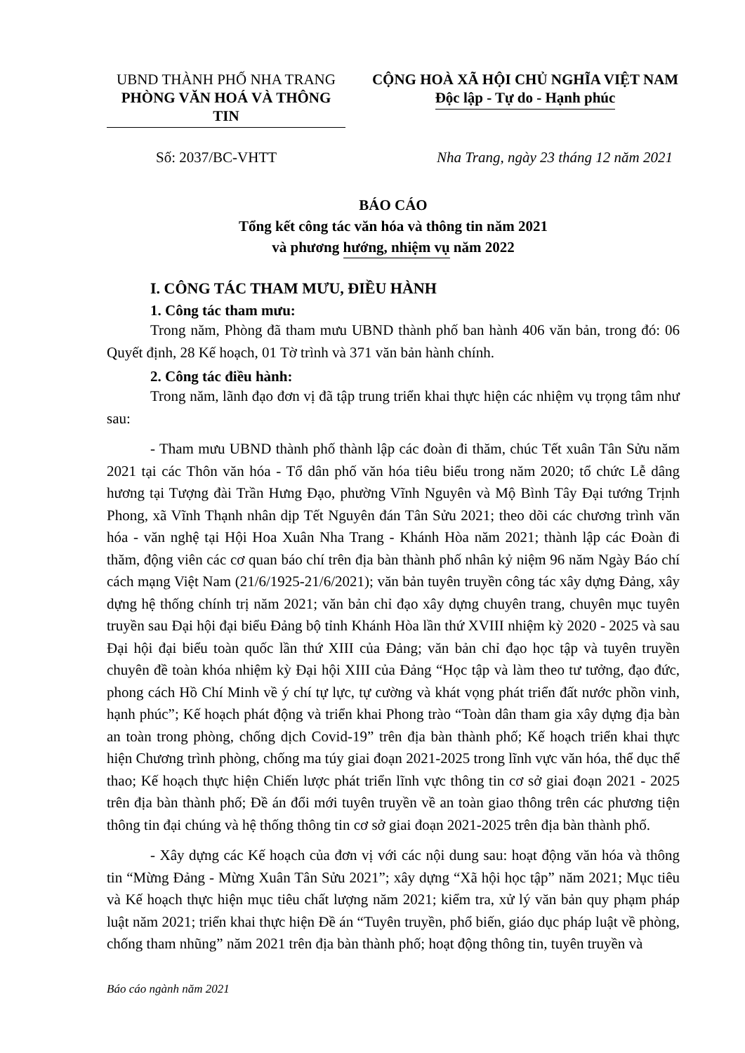UBND THÀNH PHỐ NHA TRANG
PHÒNG VĂN HOÁ VÀ THÔNG TIN
CỘNG HOÀ XÃ HỘI CHỦ NGHĨA VIỆT NAM
Độc lập - Tự do - Hạnh phúc
Số: 2037/BC-VHTT Nha Trang, ngày 23 tháng 12 năm 2021
BÁO CÁO
Tổng kết công tác văn hóa và thông tin năm 2021
và phương hướng, nhiệm vụ năm 2022
I. CÔNG TÁC THAM MƯU, ĐIỀU HÀNH
1. Công tác tham mưu:
Trong năm, Phòng đã tham mưu UBND thành phố ban hành 406 văn bản, trong đó: 06 Quyết định, 28 Kế hoạch, 01 Tờ trình và 371 văn bản hành chính.
2. Công tác điều hành:
Trong năm, lãnh đạo đơn vị đã tập trung triển khai thực hiện các nhiệm vụ trọng tâm như sau:
- Tham mưu UBND thành phố thành lập các đoàn đi thăm, chúc Tết xuân Tân Sửu năm 2021 tại các Thôn văn hóa - Tổ dân phố văn hóa tiêu biểu trong năm 2020; tổ chức Lễ dâng hương tại Tượng đài Trần Hưng Đạo, phường Vĩnh Nguyên và Mộ Bình Tây Đại tướng Trịnh Phong, xã Vĩnh Thạnh nhân dịp Tết Nguyên đán Tân Sửu 2021; theo dõi các chương trình văn hóa - văn nghệ tại Hội Hoa Xuân Nha Trang - Khánh Hòa năm 2021; thành lập các Đoàn đi thăm, động viên các cơ quan báo chí trên địa bàn thành phố nhân kỷ niệm 96 năm Ngày Báo chí cách mạng Việt Nam (21/6/1925-21/6/2021); văn bản tuyên truyền công tác xây dựng Đảng, xây dựng hệ thống chính trị năm 2021; văn bản chỉ đạo xây dựng chuyên trang, chuyên mục tuyên truyền sau Đại hội đại biểu Đảng bộ tỉnh Khánh Hòa lần thứ XVIII nhiệm kỳ 2020 - 2025 và sau Đại hội đại biểu toàn quốc lần thứ XIII của Đảng; văn bản chỉ đạo học tập và tuyên truyền chuyên đề toàn khóa nhiệm kỳ Đại hội XIII của Đảng “Học tập và làm theo tư tưởng, đạo đức, phong cách Hồ Chí Minh về ý chí tự lực, tự cường và khát vọng phát triển đất nước phồn vinh, hạnh phúc”; Kế hoạch phát động và triển khai Phong trào “Toàn dân tham gia xây dựng địa bàn an toàn trong phòng, chống dịch Covid-19” trên địa bàn thành phố; Kế hoạch triển khai thực hiện Chương trình phòng, chống ma túy giai đoạn 2021-2025 trong lĩnh vực văn hóa, thể dục thể thao; Kế hoạch thực hiện Chiến lược phát triển lĩnh vực thông tin cơ sở giai đoạn 2021 - 2025 trên địa bàn thành phố; Đề án đổi mới tuyên truyền về an toàn giao thông trên các phương tiện thông tin đại chúng và hệ thống thông tin cơ sở giai đoạn 2021-2025 trên địa bàn thành phố.
- Xây dựng các Kế hoạch của đơn vị với các nội dung sau: hoạt động văn hóa và thông tin “Mừng Đảng - Mừng Xuân Tân Sửu 2021”; xây dựng “Xã hội học tập” năm 2021; Mục tiêu và Kế hoạch thực hiện mục tiêu chất lượng năm 2021; kiểm tra, xử lý văn bản quy phạm pháp luật năm 2021; triển khai thực hiện Đề án “Tuyên truyền, phổ biến, giáo dục pháp luật về phòng, chống tham nhũng” năm 2021 trên địa bàn thành phố; hoạt động thông tin, tuyên truyền và
Báo cáo ngành năm 2021